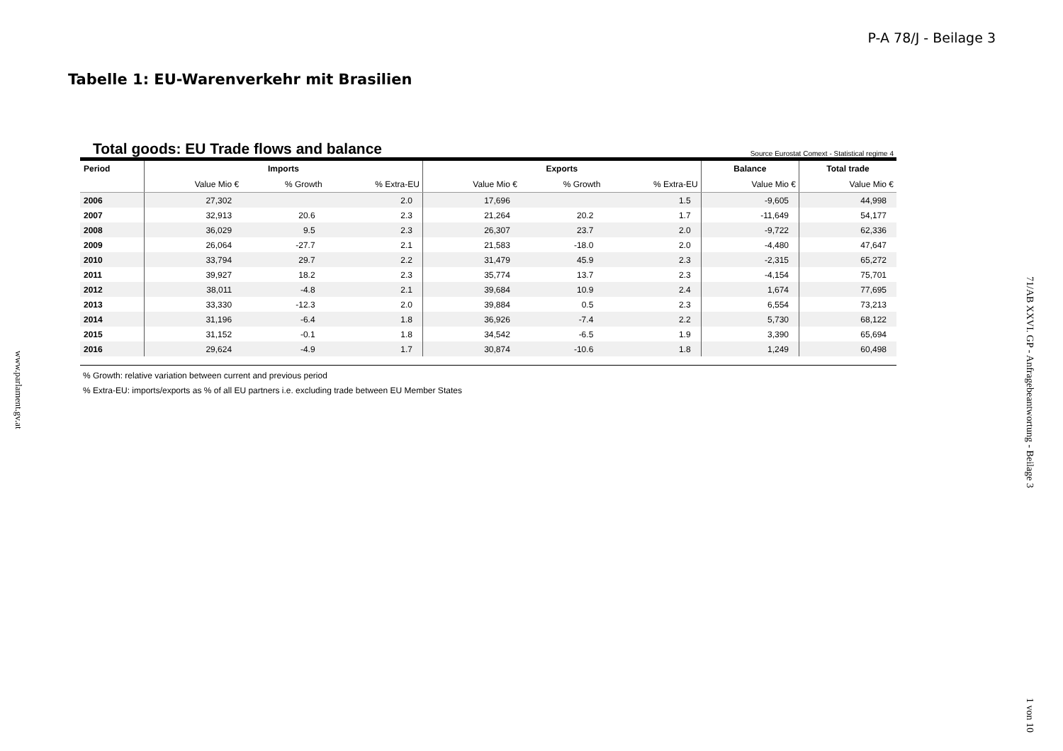P-A 78/J - Beilage 3
Tabelle 1: EU-Warenverkehr mit Brasilien
Total goods: EU Trade flows and balance Source Eurostat Comext - Statistical regime 4
| Period | Imports | | | Exports | | | Balance | Total trade |
| --- | --- | --- | --- | --- | --- | --- | --- | --- |
| | Value Mio € | % Growth | % Extra-EU | Value Mio € | % Growth | % Extra-EU | Value Mio € | Value Mio € |
| 2006 | 27,302 | | 2.0 | 17,696 | | 1.5 | -9,605 | 44,998 |
| 2007 | 32,913 | 20.6 | 2.3 | 21,264 | 20.2 | 1.7 | -11,649 | 54,177 |
| 2008 | 36,029 | 9.5 | 2.3 | 26,307 | 23.7 | 2.0 | -9,722 | 62,336 |
| 2009 | 26,064 | -27.7 | 2.1 | 21,583 | -18.0 | 2.0 | -4,480 | 47,647 |
| 2010 | 33,794 | 29.7 | 2.2 | 31,479 | 45.9 | 2.3 | -2,315 | 65,272 |
| 2011 | 39,927 | 18.2 | 2.3 | 35,774 | 13.7 | 2.3 | -4,154 | 75,701 |
| 2012 | 38,011 | -4.8 | 2.1 | 39,684 | 10.9 | 2.4 | 1,674 | 77,695 |
| 2013 | 33,330 | -12.3 | 2.0 | 39,884 | 0.5 | 2.3 | 6,554 | 73,213 |
| 2014 | 31,196 | -6.4 | 1.8 | 36,926 | -7.4 | 2.2 | 5,730 | 68,122 |
| 2015 | 31,152 | -0.1 | 1.8 | 34,542 | -6.5 | 1.9 | 3,390 | 65,694 |
| 2016 | 29,624 | -4.9 | 1.7 | 30,874 | -10.6 | 1.8 | 1,249 | 60,498 |
% Growth: relative variation between current and previous period
% Extra-EU: imports/exports as % of all EU partners i.e. excluding trade between EU Member States
www.parlament.gv.at
71/AB XXVI. GP - Anfragebeantwortung - Beilage 3
1 von 10